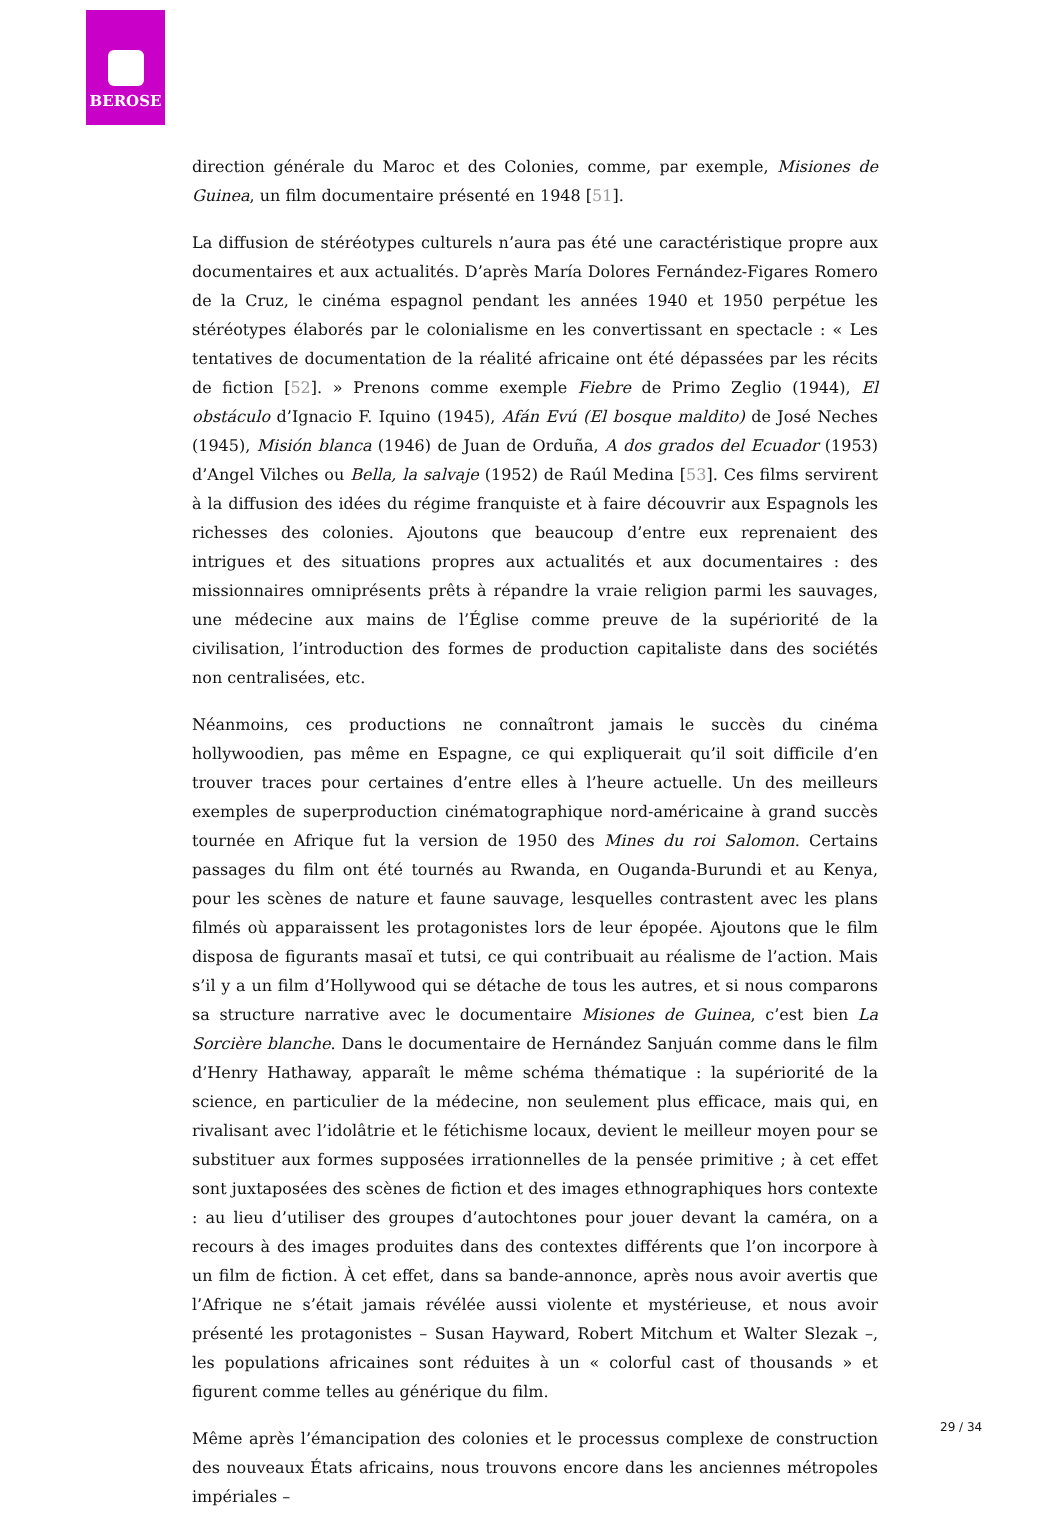BEROSE
direction générale du Maroc et des Colonies, comme, par exemple, Misiones de Guinea, un film documentaire présenté en 1948 [51].
La diffusion de stéréotypes culturels n’aura pas été une caractéristique propre aux documentaires et aux actualités. D’après María Dolores Fernández-Figares Romero de la Cruz, le cinéma espagnol pendant les années 1940 et 1950 perpétue les stéréotypes élaborés par le colonialisme en les convertissant en spectacle : « Les tentatives de documentation de la réalité africaine ont été dépassées par les récits de fiction [52]. » Prenons comme exemple Fiebre de Primo Zeglio (1944), El obstáculo d’Ignacio F. Iquino (1945), Afán Evú (El bosque maldito) de José Neches (1945), Misión blanca (1946) de Juan de Orduña, A dos grados del Ecuador (1953) d’Angel Vilches ou Bella, la salvaje (1952) de Raúl Medina [53]. Ces films servirent à la diffusion des idées du régime franquiste et à faire découvrir aux Espagnols les richesses des colonies. Ajoutons que beaucoup d’entre eux reprenaient des intrigues et des situations propres aux actualités et aux documentaires : des missionnaires omniprésents prêts à répandre la vraie religion parmi les sauvages, une médecine aux mains de l’Église comme preuve de la supériorité de la civilisation, l’introduction des formes de production capitaliste dans des sociétés non centralisées, etc.
Néanmoins, ces productions ne connaîtront jamais le succès du cinéma hollywoodien, pas même en Espagne, ce qui expliquerait qu’il soit difficile d’en trouver traces pour certaines d’entre elles à l’heure actuelle. Un des meilleurs exemples de superproduction cinématographique nord-américaine à grand succès tournée en Afrique fut la version de 1950 des Mines du roi Salomon. Certains passages du film ont été tournés au Rwanda, en Ouganda-Burundi et au Kenya, pour les scènes de nature et faune sauvage, lesquelles contrastent avec les plans filmés où apparaissent les protagonistes lors de leur épopée. Ajoutons que le film disposa de figurants masaï et tutsi, ce qui contribuait au réalisme de l’action. Mais s’il y a un film d’Hollywood qui se détache de tous les autres, et si nous comparons sa structure narrative avec le documentaire Misiones de Guinea, c’est bien La Sorcière blanche. Dans le documentaire de Hernández Sanjuán comme dans le film d’Henry Hathaway, apparaît le même schéma thématique : la supériorité de la science, en particulier de la médecine, non seulement plus efficace, mais qui, en rivalisant avec l’idolâtrie et le fétichisme locaux, devient le meilleur moyen pour se substituer aux formes supposées irrationnelles de la pensée primitive ; à cet effet sont juxtaposées des scènes de fiction et des images ethnographiques hors contexte : au lieu d’utiliser des groupes d’autochtones pour jouer devant la caméra, on a recours à des images produites dans des contextes différents que l’on incorpore à un film de fiction. À cet effet, dans sa bande-annonce, après nous avoir avertis que l’Afrique ne s’était jamais révélée aussi violente et mystérieuse, et nous avoir présenté les protagonistes – Susan Hayward, Robert Mitchum et Walter Slezak –, les populations africaines sont réduites à un « colorful cast of thousands » et figurent comme telles au générique du film.
Même après l’émancipation des colonies et le processus complexe de construction des nouveaux États africains, nous trouvons encore dans les anciennes métropoles impériales –
29 / 34